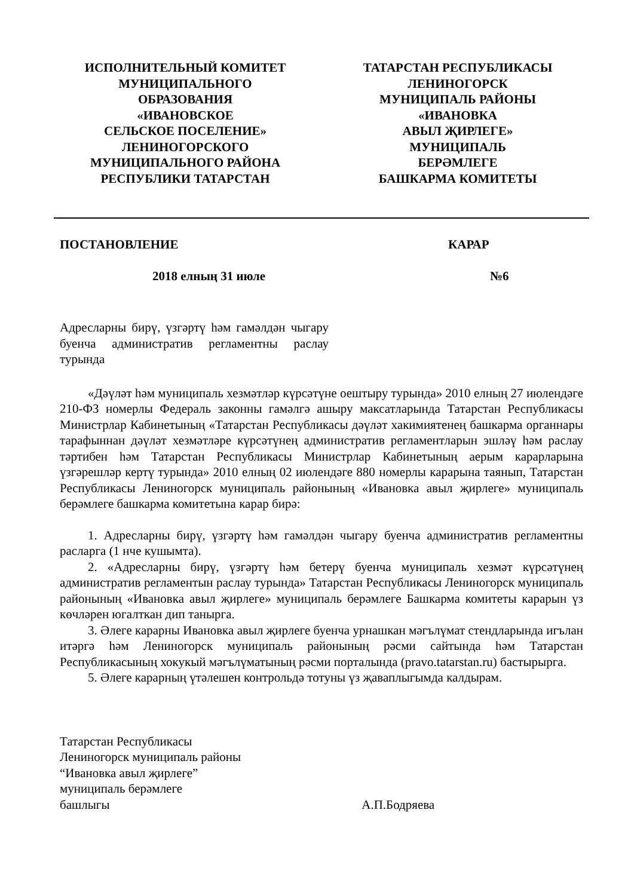ИСПОЛНИТЕЛЬНЫЙ КОМИТЕТ
МУНИЦИПАЛЬНОГО
ОБРАЗОВАНИЯ
«ИВАНОВСКОЕ
СЕЛЬСКОЕ ПОСЕЛЕНИЕ»
ЛЕНИНОГОРСКОГО
МУНИЦИПАЛЬНОГО РАЙОНА
РЕСПУБЛИКИ ТАТАРСТАН
ТАТАРСТАН РЕСПУБЛИКАСЫ
ЛЕНИНОГОРСК
МУНИЦИПАЛЬ РАЙОНЫ
«ИВАНОВКА
АВЫЛ ҖИРЛЕГЕ»
МУНИЦИПАЛЬ
БЕРӘМЛЕГЕ
БАШКАРМА КОМИТЕТЫ
ПОСТАНОВЛЕНИЕ КАРАР
2018 елның 31 июле №6
Адресларны бирү, үзгәртү һәм гамәлдән чыгару буенча административ регламентны раслау турында
«Дәүләт һәм муниципаль хезмәтләр күрсәтүне оештыру турында» 2010 елның 27 июлендәге 210-ФЗ номерлы Федераль законны гамәлгә ашыру максатларында Татарстан Республикасы Министрлар Кабинетының «Татарстан Республикасы дәүләт хакимиятенең башкарма органнары тарафыннан дәүләт хезмәтләре күрсәтүнең административ регламентларын эшләү һәм раслау тәртибен һәм Татарстан Республикасы Министрлар Кабинетының аерым карарларына үзгәрешләр кертү турында» 2010 елның 02 июлендәге 880 номерлы карарына таянып, Татарстан Республикасы Лениногорск муниципаль районының «Ивановка авыл җирлеге» муниципаль берәмлеге башкарма комитетына карар бирә:
1. Адресларны бирү, үзгәртү һәм гамәлдән чыгару буенча административ регламентны расларга (1 нче кушымта).
2. «Адресларны бирү, үзгәртү һәм бетерү буенча муниципаль хезмәт күрсәтүнең административ регламентын раслау турында» Татарстан Республикасы Лениногорск муниципаль районының «Ивановка авыл җирлеге» муниципаль берәмлеге Башкарма комитеты карарын үз көчләрен югалткан дип танырга.
3. Әлеге карарны Ивановка авыл җирлеге буенча урнашкан мәгълүмат стендларында игълан итәргә һәм Лениногорск муниципаль районының рәсми сайтында һәм Татарстан Республикасының хокукый мәгълүматының рәсми порталында (pravo.tatarstan.ru) бастырырга.
5. Әлеге карарның үтәлешен контрольдә тотуны үз җаваплыгымда калдырам.
Татарстан Республикасы
Лениногорск муниципаль районы
“Ивановка авыл җирлеге”
муниципаль берәмлеге
башлыгы А.П.Бодряева